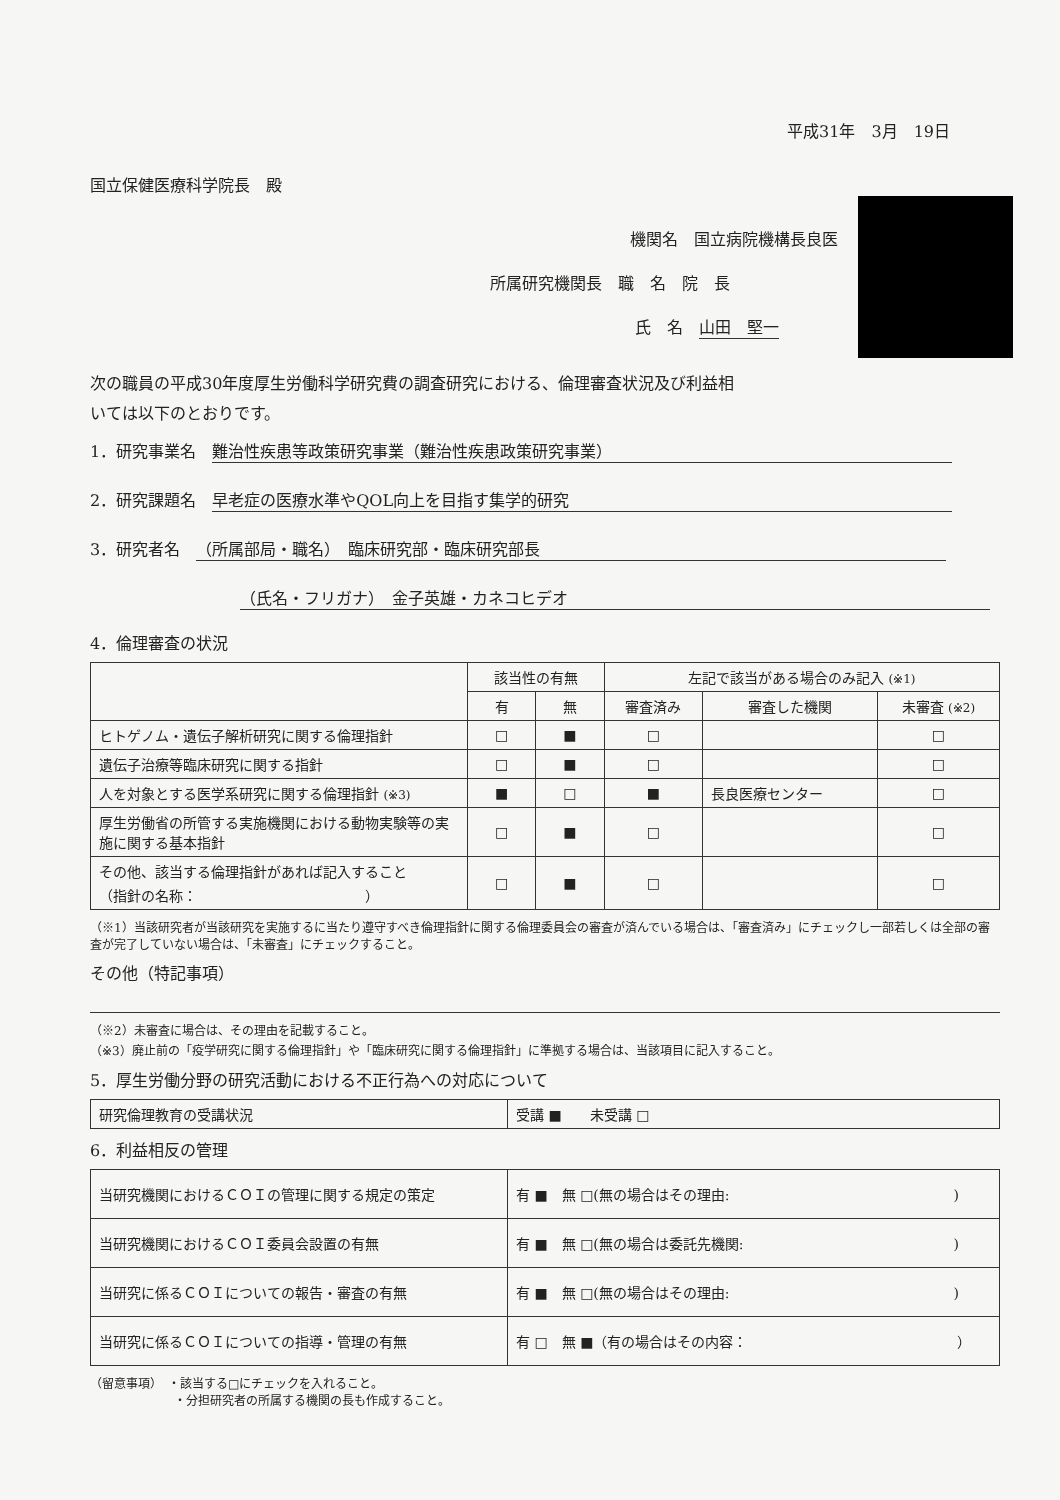平成31年　3月　19日
国立保健医療科学院長　殿
機関名　国立病院機構長良医
所属研究機関長　職　名　院　長
氏　名　山田　堅一
次の職員の平成30年度厚生労働科学研究費の調査研究における、倫理審査状況及び利益相
いては以下のとおりです。
1．研究事業名　難治性疾患等政策研究事業（難治性疾患政策研究事業）
2．研究課題名　早老症の医療水準やQOL向上を目指す集学的研究
3．研究者名　（所属部局・職名）　臨床研究部・臨床研究部長
（氏名・フリガナ）　金子英雄・カネコヒデオ
4．倫理審査の状況
| | 該当性の有無 | | 左記で該当がある場合のみ記入 (※1) | | |
| --- | --- | --- | --- | --- | --- |
| | 有 | 無 | 審査済み | 審査した機関 | 未審査 (※2) |
| ヒトゲノム・遺伝子解析研究に関する倫理指針 | □ | ■ | □ | | □ |
| 遺伝子治療等臨床研究に関する指針 | □ | ■ | □ | | □ |
| 人を対象とする医学系研究に関する倫理指針 (※3) | ■ | □ | ■ | 長良医療センター | □ |
| 厚生労働省の所管する実施機関における動物実験等の実施に関する基本指針 | □ | ■ | □ | | □ |
| その他、該当する倫理指針があれば記入すること （指針の名称： ） | □ | ■ | □ | | □ |
（※1）当該研究者が当該研究を実施するに当たり遵守すべき倫理指針に関する倫理委員会の審査が済んでいる場合は、「審査済み」にチェックし一部若しくは全部の審査が完了していない場合は、「未審査」にチェックすること。
その他（特記事項）
（※2）未審査に場合は、その理由を記載すること。
（※3）廃止前の「疫学研究に関する倫理指針」や「臨床研究に関する倫理指針」に準拠する場合は、当該項目に記入すること。
5．厚生労働分野の研究活動における不正行為への対応について
| 研究倫理教育の受講状況 | 受講 ■ 未受講 □ |
6．利益相反の管理
| 当研究機関におけるＣＯＩの管理に関する規定の策定 | 有 ■ 無 □(無の場合はその理由: ) |
| 当研究機関におけるＣＯＩ委員会設置の有無 | 有 ■ 無 □(無の場合は委託先機関: ) |
| 当研究に係るＣＯＩについての報告・審査の有無 | 有 ■ 無 □(無の場合はその理由: ) |
| 当研究に係るＣＯＩについての指導・管理の有無 | 有 □ 無 ■（有の場合はその内容： ） |
（留意事項）　・該当する□にチェックを入れること。
　　　　　　　・分担研究者の所属する機関の長も作成すること。